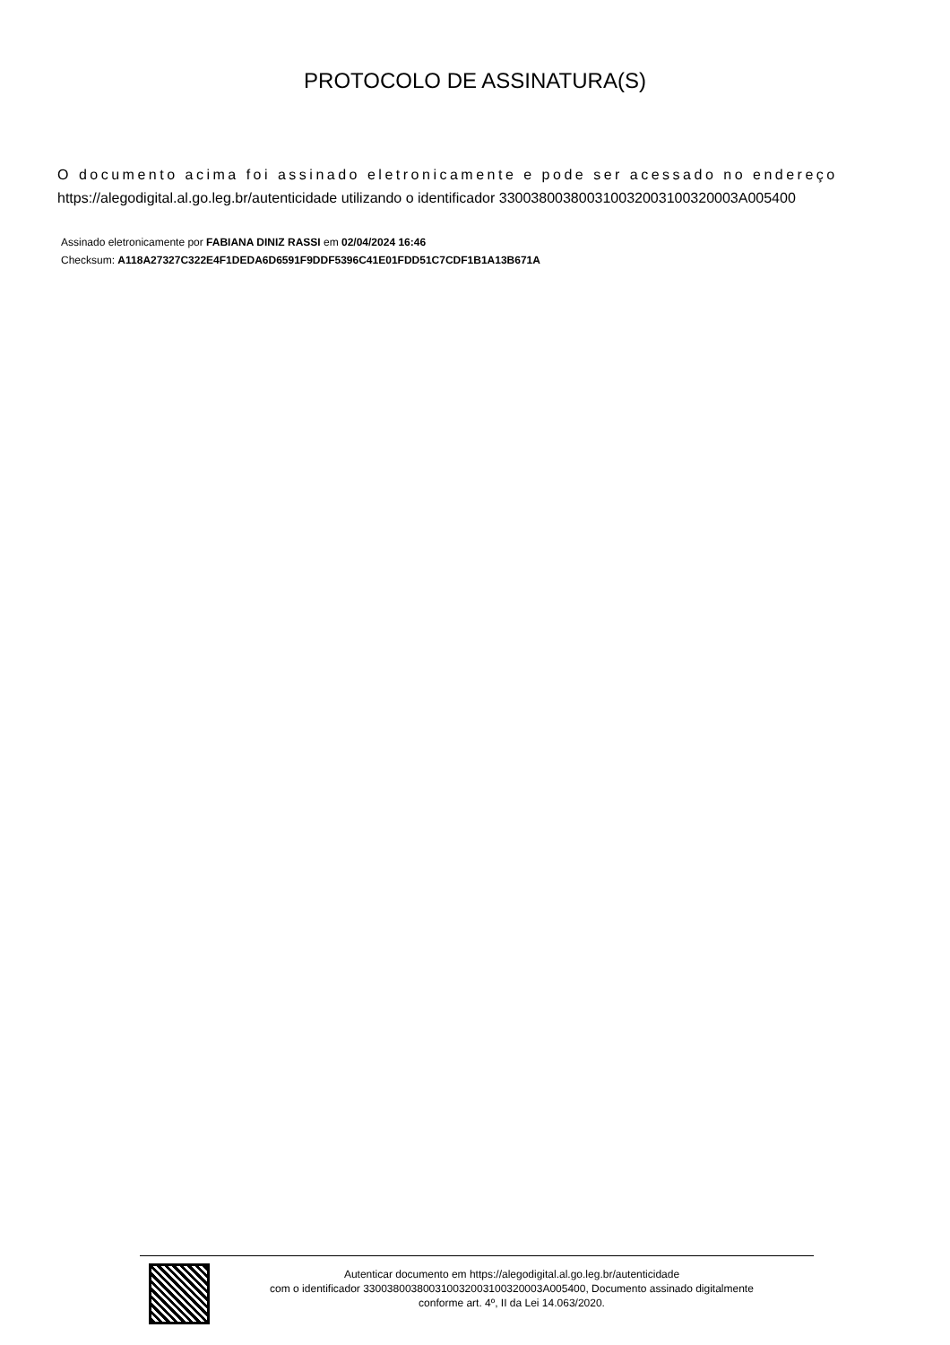PROTOCOLO DE ASSINATURA(S)
O documento acima foi assinado eletronicamente e pode ser acessado no endereço
https://alegodigital.al.go.leg.br/autenticidade utilizando o identificador 330038003800310032003100320003A005400
Assinado eletronicamente por FABIANA DINIZ RASSI em 02/04/2024 16:46
Checksum: A118A27327C322E4F1DEDA6D6591F9DDF5396C41E01FDD51C7CDF1B1A13B671A
Autenticar documento em https://alegodigital.al.go.leg.br/autenticidade
com o identificador 330038003800310032003100320003A005400, Documento assinado digitalmente
conforme art. 4º, II da Lei 14.063/2020.